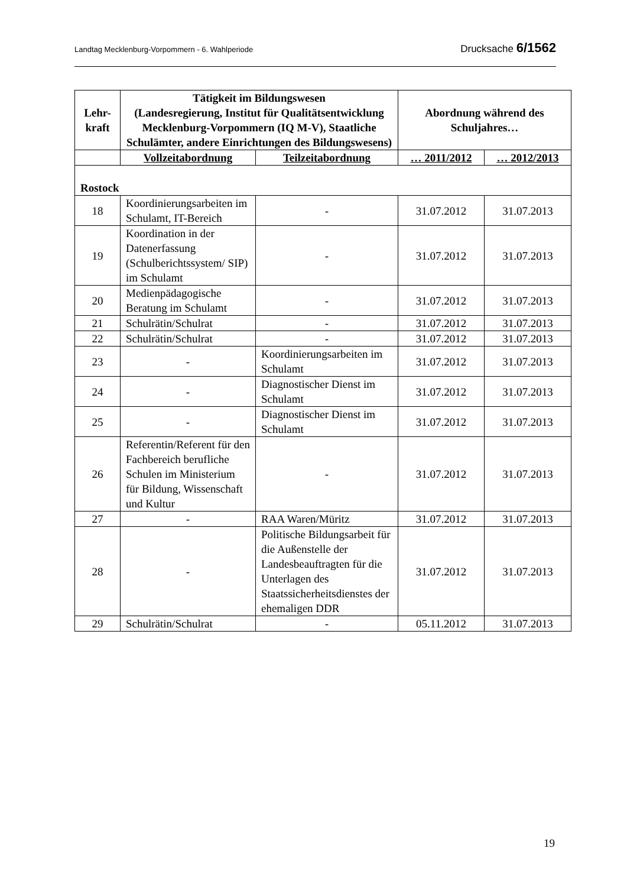Landtag Mecklenburg-Vorpommern - 6. Wahlperiode Drucksache 6/1562
| Lehr- kraft | Tätigkeit im Bildungswesen (Landesregierung, Institut für Qualitätsentwicklung Mecklenburg-Vorpommern (IQ M-V), Staatliche Schulämter, andere Einrichtungen des Bildungswesens) | | Abordnung während des Schuljahres… | |
| --- | --- | --- | --- | --- |
| | Vollzeitabordnung | Teilzeitabordnung | … 2011/2012 | … 2012/2013 |
| Rostock | | | | |
| 18 | Koordinierungsarbeiten im Schulamt, IT-Bereich | - | 31.07.2012 | 31.07.2013 |
| 19 | Koordination in der Datenerfassung (Schulberichtssystem/ SIP) im Schulamt | - | 31.07.2012 | 31.07.2013 |
| 20 | Medienpädagogische Beratung im Schulamt | - | 31.07.2012 | 31.07.2013 |
| 21 | Schulrätin/Schulrat | - | 31.07.2012 | 31.07.2013 |
| 22 | Schulrätin/Schulrat | - | 31.07.2012 | 31.07.2013 |
| 23 | - | Koordinierungsarbeiten im Schulamt | 31.07.2012 | 31.07.2013 |
| 24 | - | Diagnostischer Dienst im Schulamt | 31.07.2012 | 31.07.2013 |
| 25 | - | Diagnostischer Dienst im Schulamt | 31.07.2012 | 31.07.2013 |
| 26 | Referentin/Referent für den Fachbereich berufliche Schulen im Ministerium für Bildung, Wissenschaft und Kultur | - | 31.07.2012 | 31.07.2013 |
| 27 | - | RAA Waren/Müritz | 31.07.2012 | 31.07.2013 |
| 28 | - | Politische Bildungsarbeit für die Außenstelle der Landesbeauftragten für die Unterlagen des Staatssicherheitsdienstes der ehemaligen DDR | 31.07.2012 | 31.07.2013 |
| 29 | Schulrätin/Schulrat | - | 05.11.2012 | 31.07.2013 |
19